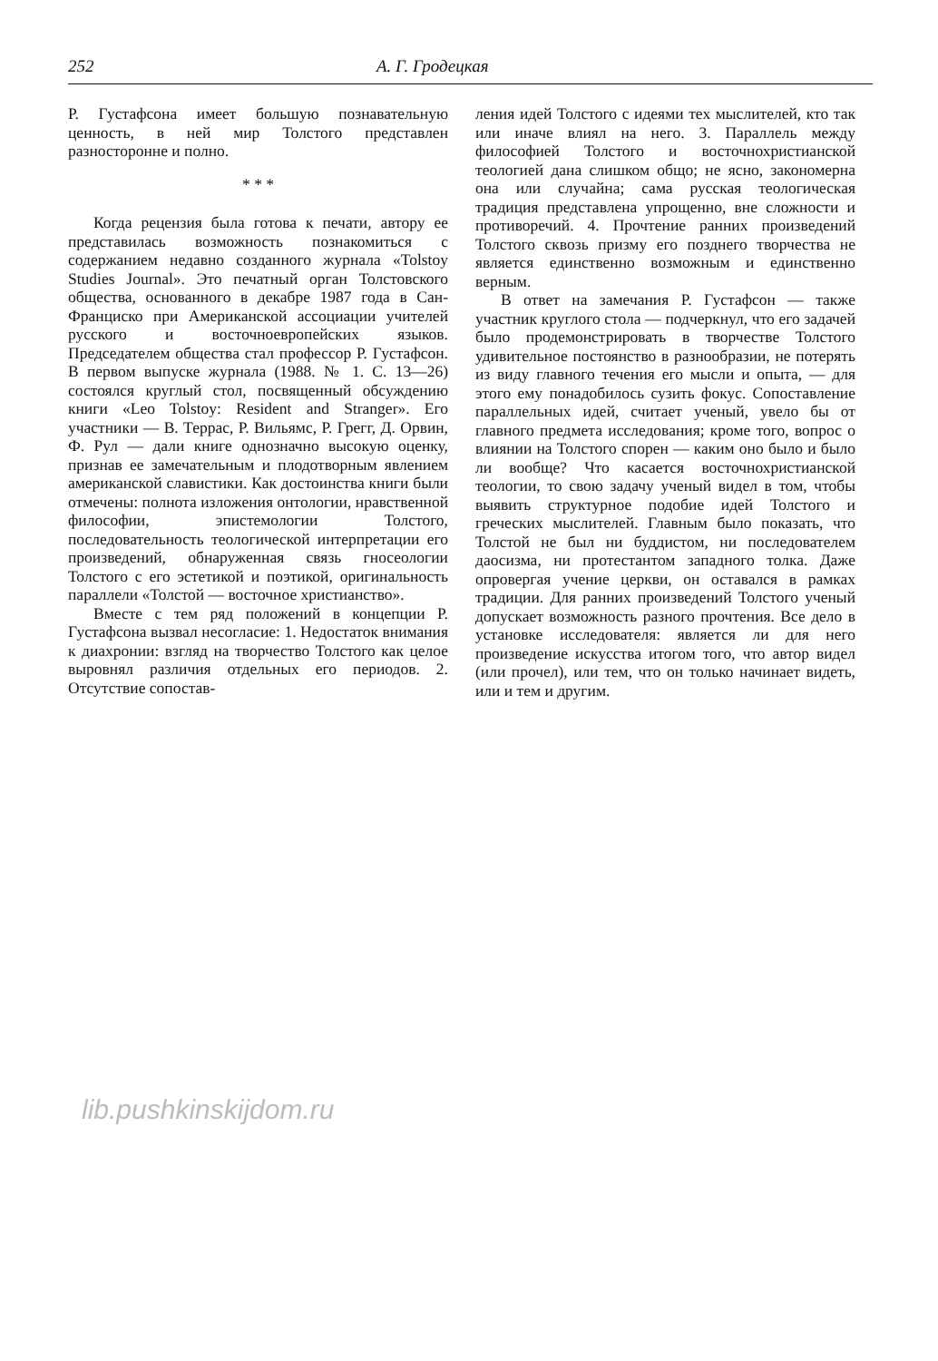252 А. Г. Гродецкая
Р. Густафсона имеет большую познавательную ценность, в ней мир Толстого представлен разносторонне и полно.
* * *
Когда рецензия была готова к печати, автору ее представилась возможность познакомиться с содержанием недавно созданного журнала «Tolstoy Studies Journal». Это печатный орган Толстовского общества, основанного в декабре 1987 года в Сан-Франциско при Американской ассоциации учителей русского и восточноевропейских языков. Председателем общества стал профессор Р. Густафсон. В первом выпуске журнала (1988. № 1. С. 13—26) состоялся круглый стол, посвященный обсуждению книги «Leo Tolstoy: Resident and Stranger». Его участники — В. Террас, Р. Вильямс, Р. Грегг, Д. Орвин, Ф. Рул — дали книге однозначно высокую оценку, признав ее замечательным и плодотворным явлением американской славистики. Как достоинства книги были отмечены: полнота изложения онтологии, нравственной философии, эпистемологии Толстого, последовательность теологической интерпретации его произведений, обнаруженная связь гносеологии Толстого с его эстетикой и поэтикой, оригинальность параллели «Толстой — восточное христианство».
Вместе с тем ряд положений в концепции Р. Густафсона вызвал несогласие: 1. Недостаток внимания к диахронии: взгляд на творчество Толстого как целое выровнял различия отдельных его периодов. 2. Отсутствие сопостав-
ления идей Толстого с идеями тех мыслителей, кто так или иначе влиял на него. 3. Параллель между философией Толстого и восточнохристианской теологией дана слишком общо; не ясно, закономерна она или случайна; сама русская теологическая традиция представлена упрощенно, вне сложности и противоречий. 4. Прочтение ранних произведений Толстого сквозь призму его позднего творчества не является единственно возможным и единственно верным.
В ответ на замечания Р. Густафсон — также участник круглого стола — подчеркнул, что его задачей было продемонстрировать в творчестве Толстого удивительное постоянство в разнообразии, не потерять из виду главного течения его мысли и опыта, — для этого ему понадобилось сузить фокус. Сопоставление параллельных идей, считает ученый, увело бы от главного предмета исследования; кроме того, вопрос о влиянии на Толстого спорен — каким оно было и было ли вообще? Что касается восточнохристианской теологии, то свою задачу ученый видел в том, чтобы выявить структурное подобие идей Толстого и греческих мыслителей. Главным было показать, что Толстой не был ни буддистом, ни последователем даосизма, ни протестантом западного толка. Даже опровергая учение церкви, он оставался в рамках традиции. Для ранних произведений Толстого ученый допускает возможность разного прочтения. Все дело в установке исследователя: является ли для него произведение искусства итогом того, что автор видел (или прочел), или тем, что он только начинает видеть, или и тем и другим.
lib.pushkinskijdom.ru